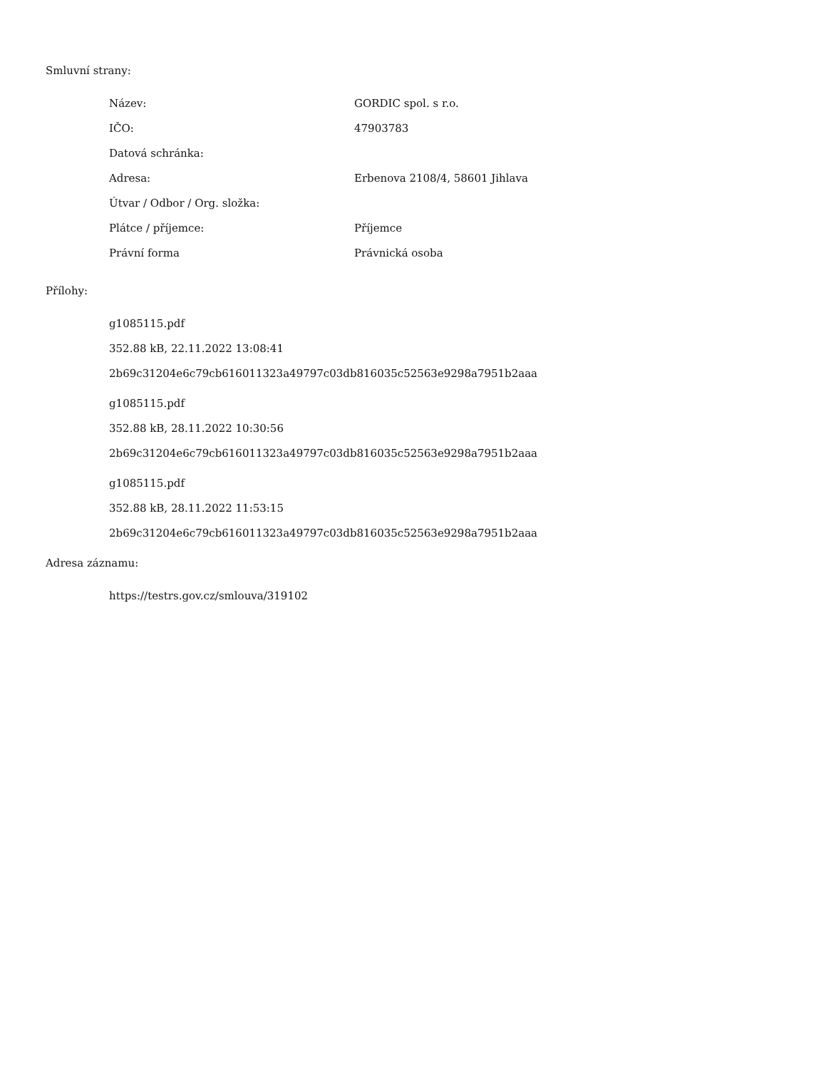Smluvní strany:
| Název: | GORDIC spol. s r.o. |
| IČO: | 47903783 |
| Datová schránka: | |
| Adresa: | Erbenova 2108/4, 58601 Jihlava |
| Útvar / Odbor / Org. složka: | |
| Plátce / příjemce: | Příjemce |
| Právní forma | Právnická osoba |
Přílohy:
g1085115.pdf
352.88 kB, 22.11.2022 13:08:41
2b69c31204e6c79cb616011323a49797c03db816035c52563e9298a7951b2aaa
g1085115.pdf
352.88 kB, 28.11.2022 10:30:56
2b69c31204e6c79cb616011323a49797c03db816035c52563e9298a7951b2aaa
g1085115.pdf
352.88 kB, 28.11.2022 11:53:15
2b69c31204e6c79cb616011323a49797c03db816035c52563e9298a7951b2aaa
Adresa záznamu:
https://testrs.gov.cz/smlouva/319102